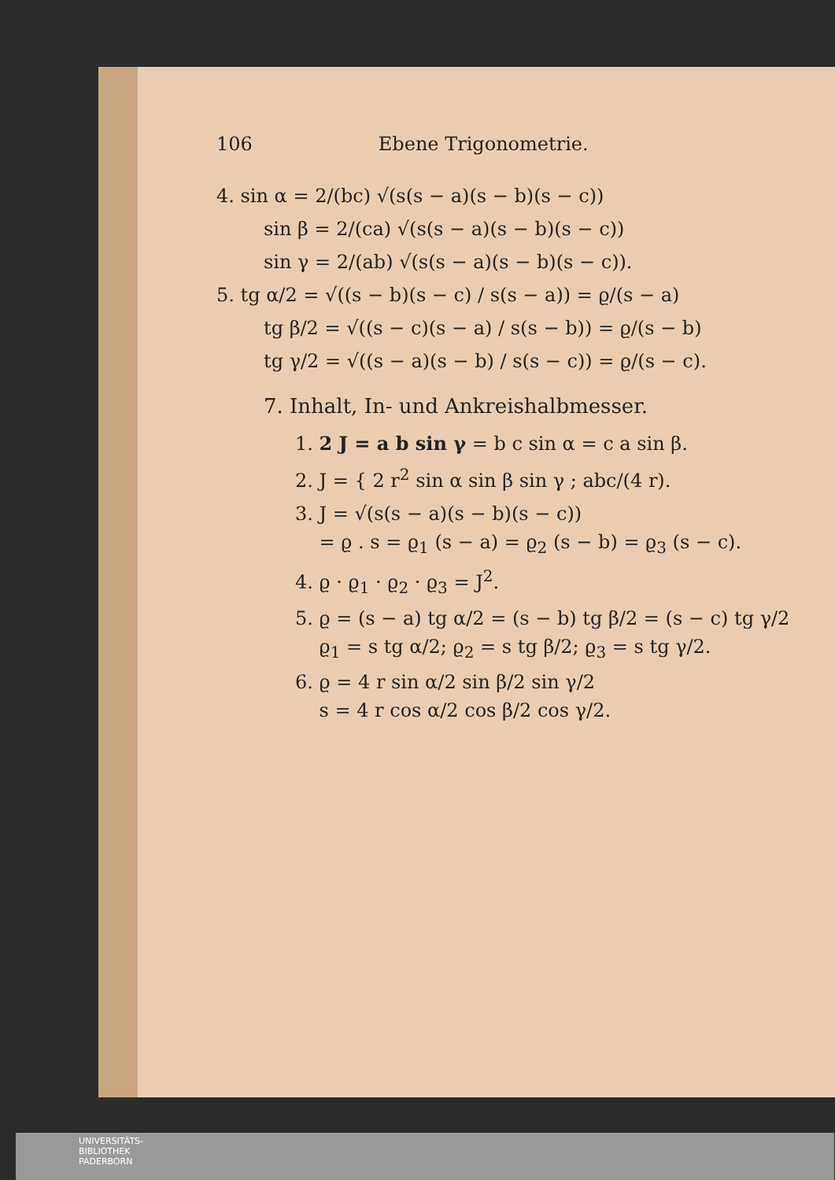106 Ebene Trigonometrie.
4. sin α = 2/(bc) √(s(s − a)(s − b)(s − c))
sin β = 2/(ca) √(s(s − a)(s − b)(s − c))
sin γ = 2/(ab) √(s(s − a)(s − b)(s − c)).
5. tg α/2 = √((s − b)(s − c) / s(s − a)) = ϱ/(s − a)
tg β/2 = √((s − c)(s − a) / s(s − b)) = ϱ/(s − b)
tg γ/2 = √((s − a)(s − b) / s(s − c)) = ϱ/(s − c).
7. Inhalt, In- und Ankreishalbmesser.
1. 2 J = a b sin γ = b c sin α = c a sin β.
2. J = { 2 r<sup>2</sup> sin α sin β sin γ ; abc/(4 r).
3. J = √(s(s − a)(s − b)(s − c))
= ϱ . s = ϱ<sub>1</sub> (s − a) = ϱ<sub>2</sub> (s − b) = ϱ<sub>3</sub> (s − c).
4. ϱ · ϱ<sub>1</sub> · ϱ<sub>2</sub> · ϱ<sub>3</sub> = J<sup>2</sup>.
5. ϱ = (s − a) tg α/2 = (s − b) tg β/2 = (s − c) tg γ/2
ϱ<sub>1</sub> = s tg α/2; ϱ<sub>2</sub> = s tg β/2; ϱ<sub>3</sub> = s tg γ/2.
6. ϱ = 4 r sin α/2 sin β/2 sin γ/2
s = 4 r cos α/2 cos β/2 cos γ/2.
UNIVERSITÄTS-
BIBLIOTHEK
PADERBORN